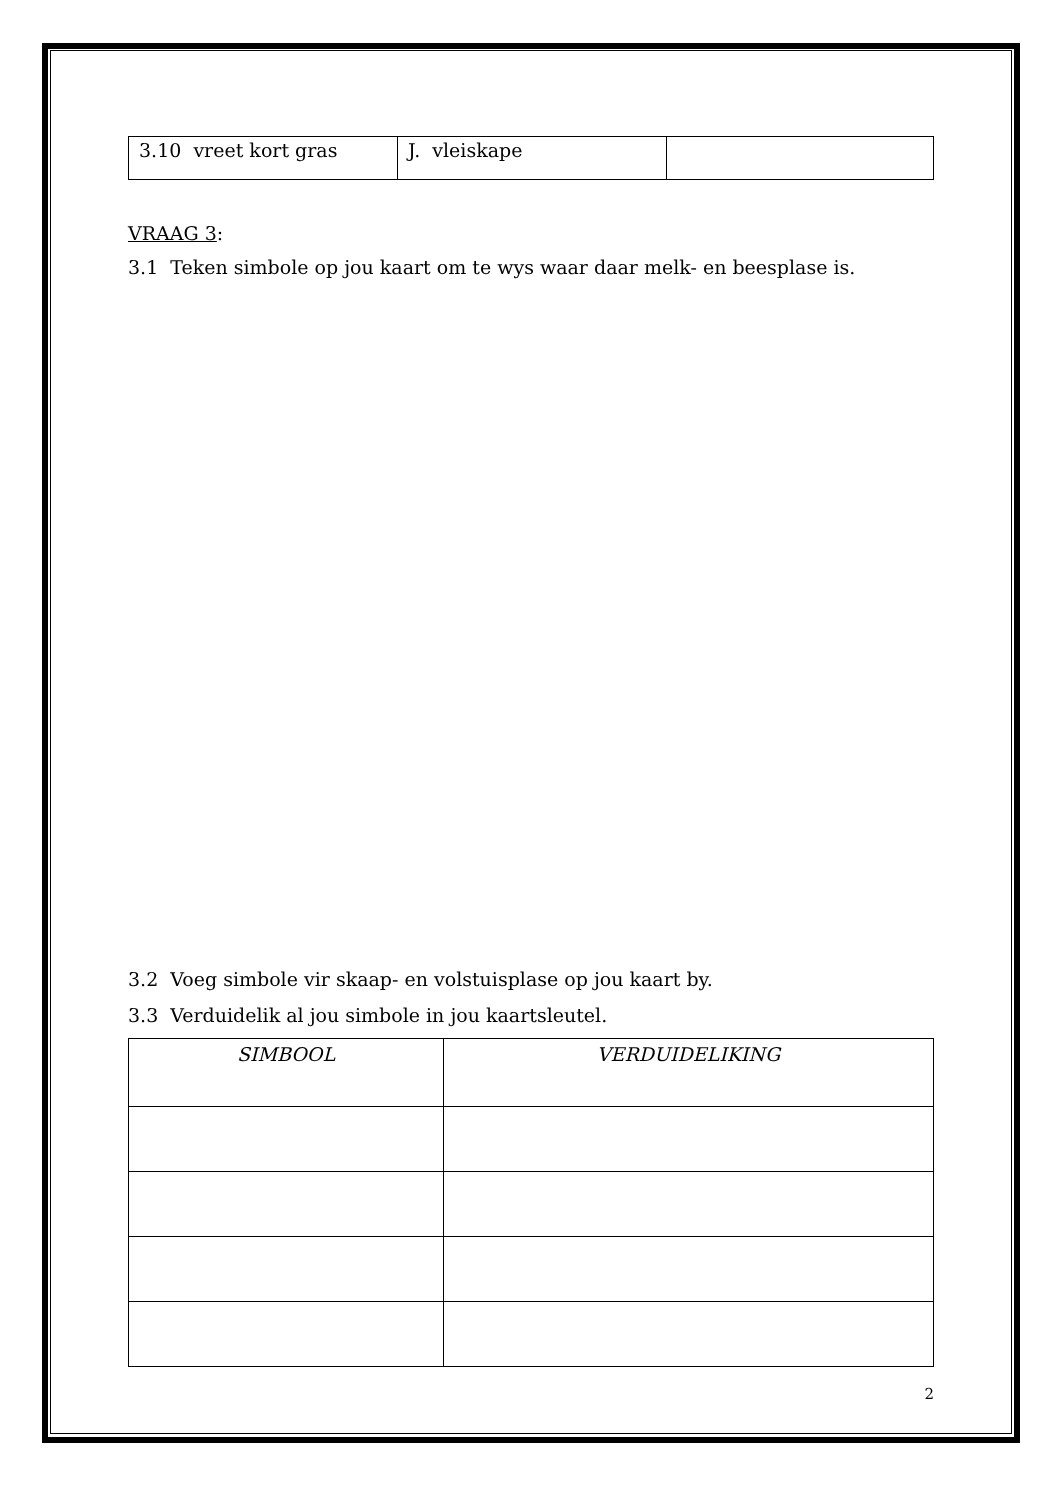| 3.10 vreet kort gras | J. vleiskape | |
VRAAG 3:
3.1 Teken simbole op jou kaart om te wys waar daar melk- en beesplase is.
3.2 Voeg simbole vir skaap- en volstuisplase op jou kaart by.
3.3 Verduidelik al jou simbole in jou kaartsleutel.
| SIMBOOL | VERDUIDELIKING |
| --- | --- |
2